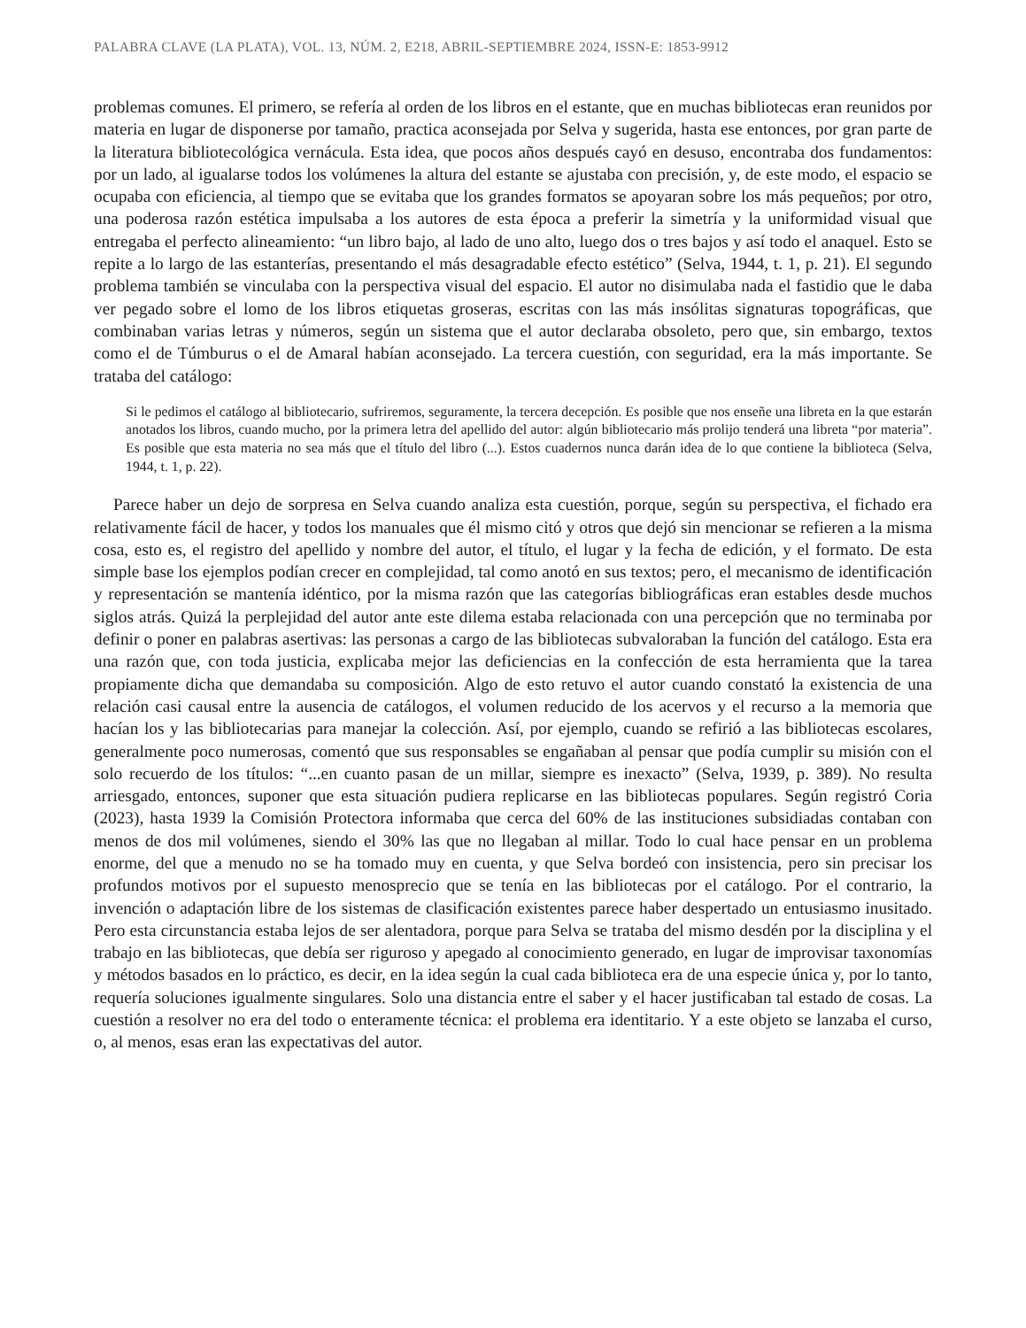PALABRA CLAVE (LA PLATA), VOL. 13, NÚM. 2, E218, ABRIL-SEPTIEMBRE 2024, ISSN-E: 1853-9912
problemas comunes. El primero, se refería al orden de los libros en el estante, que en muchas bibliotecas eran reunidos por materia en lugar de disponerse por tamaño, practica aconsejada por Selva y sugerida, hasta ese entonces, por gran parte de la literatura bibliotecológica vernácula. Esta idea, que pocos años después cayó en desuso, encontraba dos fundamentos: por un lado, al igualarse todos los volúmenes la altura del estante se ajustaba con precisión, y, de este modo, el espacio se ocupaba con eficiencia, al tiempo que se evitaba que los grandes formatos se apoyaran sobre los más pequeños; por otro, una poderosa razón estética impulsaba a los autores de esta época a preferir la simetría y la uniformidad visual que entregaba el perfecto alineamiento: “un libro bajo, al lado de uno alto, luego dos o tres bajos y así todo el anaquel. Esto se repite a lo largo de las estanterías, presentando el más desagradable efecto estético” (Selva, 1944, t. 1, p. 21). El segundo problema también se vinculaba con la perspectiva visual del espacio. El autor no disimulaba nada el fastidio que le daba ver pegado sobre el lomo de los libros etiquetas groseras, escritas con las más insólitas signaturas topográficas, que combinaban varias letras y números, según un sistema que el autor declaraba obsoleto, pero que, sin embargo, textos como el de Túmburus o el de Amaral habían aconsejado. La tercera cuestión, con seguridad, era la más importante. Se trataba del catálogo:
Si le pedimos el catálogo al bibliotecario, sufriremos, seguramente, la tercera decepción. Es posible que nos enseñe una libreta en la que estarán anotados los libros, cuando mucho, por la primera letra del apellido del autor: algún bibliotecario más prolijo tenderá una libreta “por materia”. Es posible que esta materia no sea más que el título del libro (...). Estos cuadernos nunca darán idea de lo que contiene la biblioteca (Selva, 1944, t. 1, p. 22).
Parece haber un dejo de sorpresa en Selva cuando analiza esta cuestión, porque, según su perspectiva, el fichado era relativamente fácil de hacer, y todos los manuales que él mismo citó y otros que dejó sin mencionar se refieren a la misma cosa, esto es, el registro del apellido y nombre del autor, el título, el lugar y la fecha de edición, y el formato. De esta simple base los ejemplos podían crecer en complejidad, tal como anotó en sus textos; pero, el mecanismo de identificación y representación se mantenía idéntico, por la misma razón que las categorías bibliográficas eran estables desde muchos siglos atrás. Quizá la perplejidad del autor ante este dilema estaba relacionada con una percepción que no terminaba por definir o poner en palabras asertivas: las personas a cargo de las bibliotecas subvaloraban la función del catálogo. Esta era una razón que, con toda justicia, explicaba mejor las deficiencias en la confección de esta herramienta que la tarea propiamente dicha que demandaba su composición. Algo de esto retuvo el autor cuando constató la existencia de una relación casi causal entre la ausencia de catálogos, el volumen reducido de los acervos y el recurso a la memoria que hacían los y las bibliotecarias para manejar la colección. Así, por ejemplo, cuando se refirió a las bibliotecas escolares, generalmente poco numerosas, comentó que sus responsables se engañaban al pensar que podía cumplir su misión con el solo recuerdo de los títulos: “...en cuanto pasan de un millar, siempre es inexacto” (Selva, 1939, p. 389). No resulta arriesgado, entonces, suponer que esta situación pudiera replicarse en las bibliotecas populares. Según registró Coria (2023), hasta 1939 la Comisión Protectora informaba que cerca del 60% de las instituciones subsidiadas contaban con menos de dos mil volúmenes, siendo el 30% las que no llegaban al millar. Todo lo cual hace pensar en un problema enorme, del que a menudo no se ha tomado muy en cuenta, y que Selva bordeó con insistencia, pero sin precisar los profundos motivos por el supuesto menosprecio que se tenía en las bibliotecas por el catálogo. Por el contrario, la invención o adaptación libre de los sistemas de clasificación existentes parece haber despertado un entusiasmo inusitado. Pero esta circunstancia estaba lejos de ser alentadora, porque para Selva se trataba del mismo desdén por la disciplina y el trabajo en las bibliotecas, que debía ser riguroso y apegado al conocimiento generado, en lugar de improvisar taxonomías y métodos basados en lo práctico, es decir, en la idea según la cual cada biblioteca era de una especie única y, por lo tanto, requería soluciones igualmente singulares. Solo una distancia entre el saber y el hacer justificaban tal estado de cosas. La cuestión a resolver no era del todo o enteramente técnica: el problema era identitario. Y a este objeto se lanzaba el curso, o, al menos, esas eran las expectativas del autor.